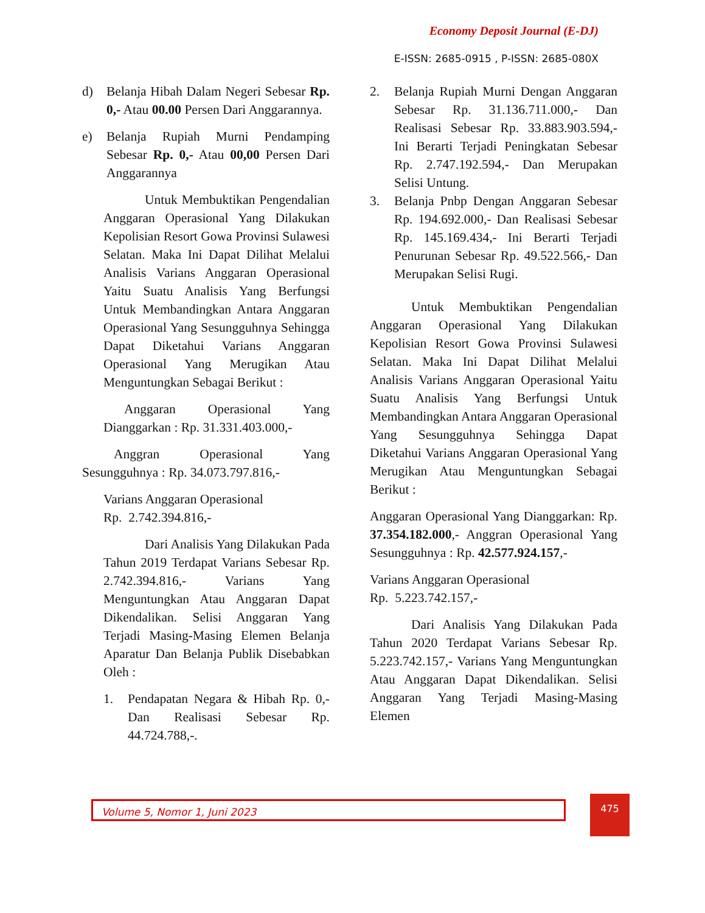Economy Deposit Journal (E-DJ)
E-ISSN: 2685-0915 , P-ISSN: 2685-080X
d) Belanja Hibah Dalam Negeri Sebesar Rp. 0,- Atau 00.00 Persen Dari Anggarannya.
e) Belanja Rupiah Murni Pendamping Sebesar Rp. 0,- Atau 00,00 Persen Dari Anggarannya
Untuk Membuktikan Pengendalian Anggaran Operasional Yang Dilakukan Kepolisian Resort Gowa Provinsi Sulawesi Selatan. Maka Ini Dapat Dilihat Melalui Analisis Varians Anggaran Operasional Yaitu Suatu Analisis Yang Berfungsi Untuk Membandingkan Antara Anggaran Operasional Yang Sesungguhnya Sehingga Dapat Diketahui Varians Anggaran Operasional Yang Merugikan Atau Menguntungkan Sebagai Berikut :
Anggaran Operasional Yang Dianggarkan : Rp. 31.331.403.000,-
Anggran Operasional Yang Sesungguhnya : Rp. 34.073.797.816,-
Varians Anggaran Operasional
Rp. 2.742.394.816,-
Dari Analisis Yang Dilakukan Pada Tahun 2019 Terdapat Varians Sebesar Rp. 2.742.394.816,- Varians Yang Menguntungkan Atau Anggaran Dapat Dikendalikan. Selisi Anggaran Yang Terjadi Masing-Masing Elemen Belanja Aparatur Dan Belanja Publik Disebabkan Oleh :
1. Pendapatan Negara & Hibah Rp. 0,- Dan Realisasi Sebesar Rp. 44.724.788,-.
2. Belanja Rupiah Murni Dengan Anggaran Sebesar Rp. 31.136.711.000,- Dan Realisasi Sebesar Rp. 33.883.903.594,- Ini Berarti Terjadi Peningkatan Sebesar Rp. 2.747.192.594,- Dan Merupakan Selisi Untung.
3. Belanja Pnbp Dengan Anggaran Sebesar Rp. 194.692.000,- Dan Realisasi Sebesar Rp. 145.169.434,- Ini Berarti Terjadi Penurunan Sebesar Rp. 49.522.566,- Dan Merupakan Selisi Rugi.
Untuk Membuktikan Pengendalian Anggaran Operasional Yang Dilakukan Kepolisian Resort Gowa Provinsi Sulawesi Selatan. Maka Ini Dapat Dilihat Melalui Analisis Varians Anggaran Operasional Yaitu Suatu Analisis Yang Berfungsi Untuk Membandingkan Antara Anggaran Operasional Yang Sesungguhnya Sehingga Dapat Diketahui Varians Anggaran Operasional Yang Merugikan Atau Menguntungkan Sebagai Berikut :
Anggaran Operasional Yang Dianggarkan: Rp. 37.354.182.000,- Anggran Operasional Yang Sesungguhnya : Rp. 42.577.924.157,-
Varians Anggaran Operasional
Rp. 5.223.742.157,-
Dari Analisis Yang Dilakukan Pada Tahun 2020 Terdapat Varians Sebesar Rp. 5.223.742.157,- Varians Yang Menguntungkan Atau Anggaran Dapat Dikendalikan. Selisi Anggaran Yang Terjadi Masing-Masing Elemen
Volume 5, Nomor 1, Juni 2023 475